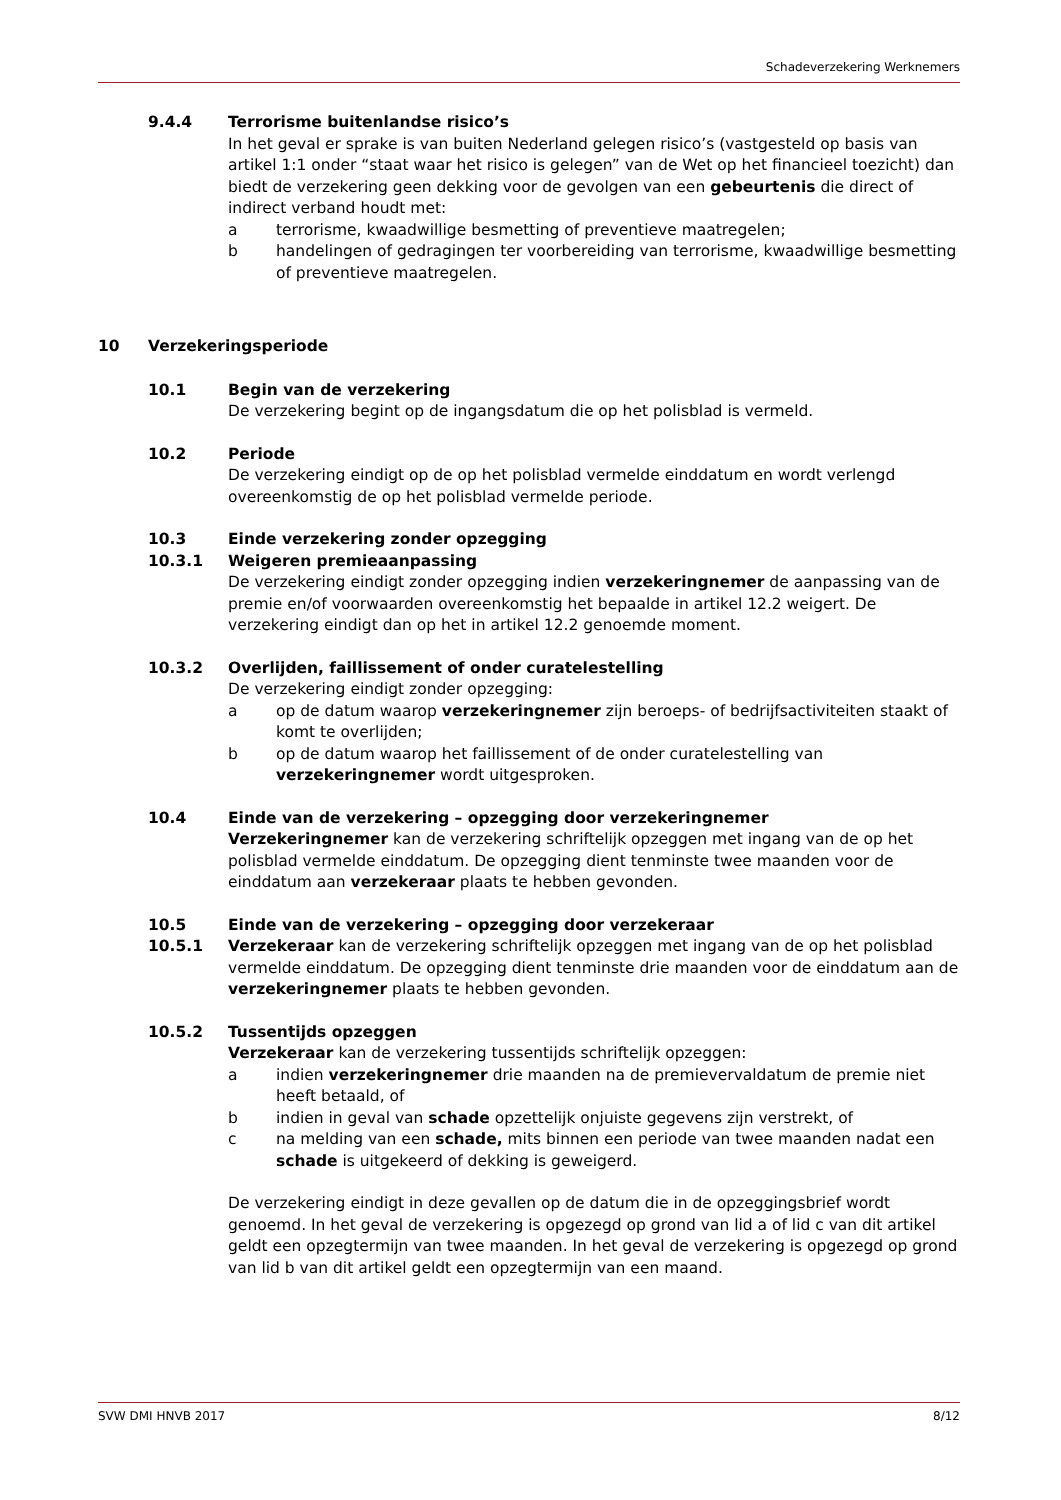Schadeverzekering Werknemers
9.4.4 Terrorisme buitenlandse risico’s
In het geval er sprake is van buiten Nederland gelegen risico’s (vastgesteld op basis van artikel 1:1 onder “staat waar het risico is gelegen” van de Wet op het financieel toezicht) dan biedt de verzekering geen dekking voor de gevolgen van een gebeurtenis die direct of indirect verband houdt met:
a terrorisme, kwaadwillige besmetting of preventieve maatregelen;
b handelingen of gedragingen ter voorbereiding van terrorisme, kwaadwillige besmetting of preventieve maatregelen.
10 Verzekeringsperiode
10.1 Begin van de verzekering
De verzekering begint op de ingangsdatum die op het polisblad is vermeld.
10.2 Periode
De verzekering eindigt op de op het polisblad vermelde einddatum en wordt verlengd overeenkomstig de op het polisblad vermelde periode.
10.3 Einde verzekering zonder opzegging
10.3.1 Weigeren premieaanpassing
De verzekering eindigt zonder opzegging indien verzekeringnemer de aanpassing van de premie en/of voorwaarden overeenkomstig het bepaalde in artikel 12.2 weigert. De verzekering eindigt dan op het in artikel 12.2 genoemde moment.
10.3.2 Overlijden, faillissement of onder curatelestelling
De verzekering eindigt zonder opzegging:
a op de datum waarop verzekeringnemer zijn beroeps- of bedrijfsactiviteiten staakt of komt te overlijden;
b op de datum waarop het faillissement of de onder curatelestelling van verzekeringnemer wordt uitgesproken.
10.4 Einde van de verzekering – opzegging door verzekeringnemer
Verzekeringnemer kan de verzekering schriftelijk opzeggen met ingang van de op het polisblad vermelde einddatum. De opzegging dient tenminste twee maanden voor de einddatum aan verzekeraar plaats te hebben gevonden.
10.5 Einde van de verzekering – opzegging door verzekeraar
10.5.1 Verzekeraar kan de verzekering schriftelijk opzeggen met ingang van de op het polisblad vermelde einddatum. De opzegging dient tenminste drie maanden voor de einddatum aan de verzekeringnemer plaats te hebben gevonden.
10.5.2 Tussentijds opzeggen
Verzekeraar kan de verzekering tussentijds schriftelijk opzeggen:
a indien verzekeringnemer drie maanden na de premievervaldatum de premie niet heeft betaald, of
b indien in geval van schade opzettelijk onjuiste gegevens zijn verstrekt, of
c na melding van een schade, mits binnen een periode van twee maanden nadat een schade is uitgekeerd of dekking is geweigerd.
De verzekering eindigt in deze gevallen op de datum die in de opzeggingsbrief wordt genoemd. In het geval de verzekering is opgezegd op grond van lid a of lid c van dit artikel geldt een opzegtermijn van twee maanden. In het geval de verzekering is opgezegd op grond van lid b van dit artikel geldt een opzegtermijn van een maand.
SVW DMI HNVB 2017 8/12